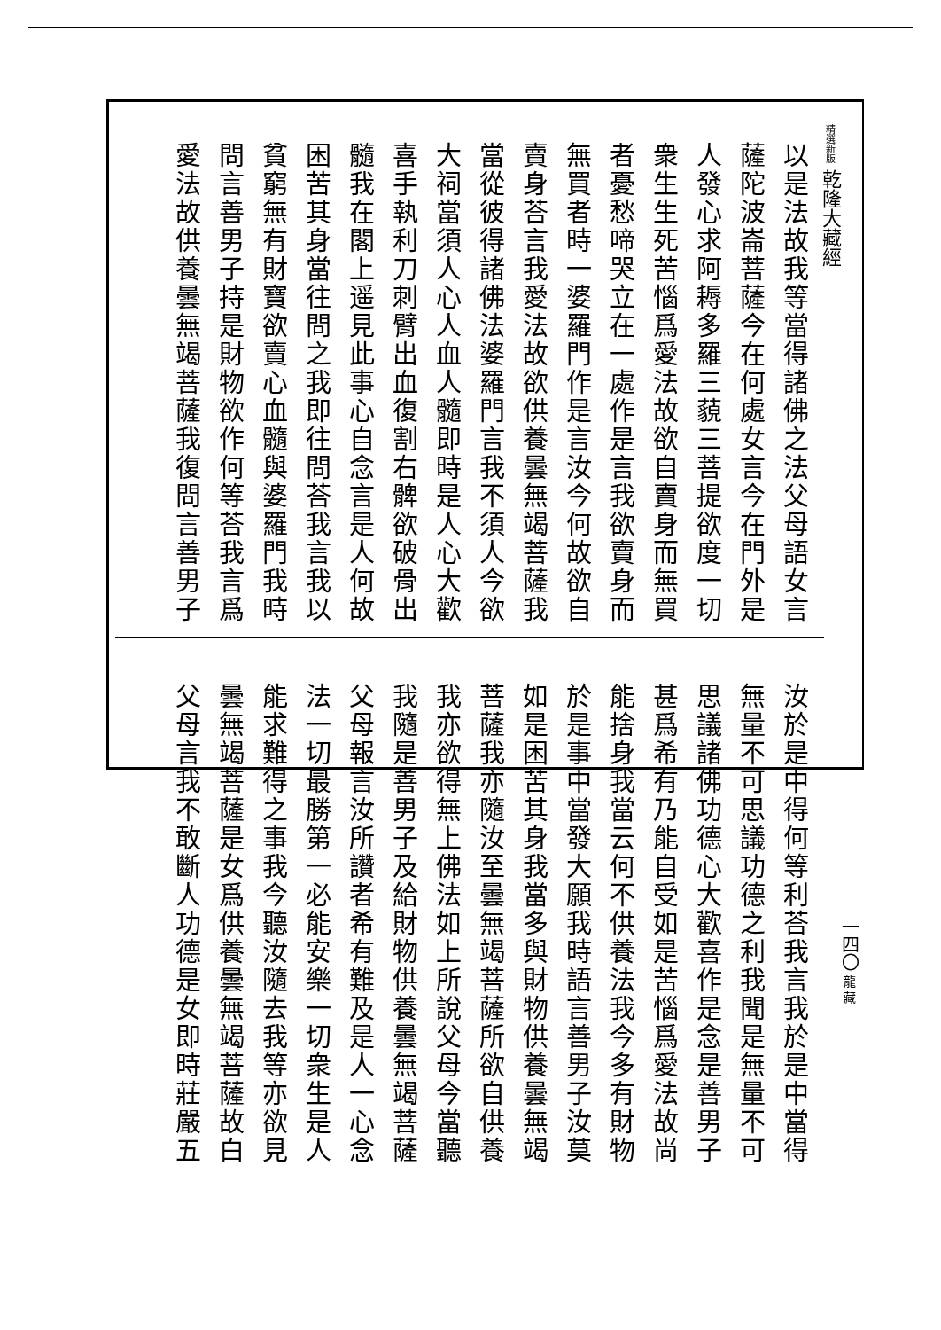精選新版 乾隆大藏經
以是法故我等當得諸佛之法父母語女言
薩陀波崙菩薩今在何處女言今在門外是
人發心求阿耨多羅三藐三菩提欲度一切
衆生生死苦惱爲愛法故欲自賣身而無買
者憂愁啼哭立在一處作是言我欲賣身而
無買者時一婆羅門作是言汝今何故欲自
賣身荅言我愛法故欲供養曇無竭菩薩我
當從彼得諸佛法婆羅門言我不須人今欲
大祠當須人心人血人髓即時是人心大歡
喜手執利刀刺臂出血復割右髀欲破骨出
髓我在閣上遥見此事心自念言是人何故
困苦其身當往問之我即往問荅我言我以
貧窮無有財寶欲賣心血髓與婆羅門我時
問言善男子持是財物欲作何等荅我言爲
愛法故供養曇無竭菩薩我復問言善男子
汝於是中得何等利荅我言我於是中當得
無量不可思議功德之利我聞是無量不可
思議諸佛功德心大歡喜作是念是善男子
甚爲希有乃能自受如是苦惱爲愛法故尚
能捨身我當云何不供養法我今多有財物
於是事中當發大願我時語言善男子汝莫
如是困苦其身我當多與財物供養曇無竭
菩薩我亦隨汝至曇無竭菩薩所欲自供養
我亦欲得無上佛法如上所說父母今當聽
我隨是善男子及給財物供養曇無竭菩薩
父母報言汝所讚者希有難及是人一心念
法一切最勝第一必能安樂一切衆生是人
能求難得之事我今聽汝隨去我等亦欲見
曇無竭菩薩是女爲供養曇無竭菩薩故白
父母言我不敢斷人功德是女即時莊嚴五
一四〇
龍 藏